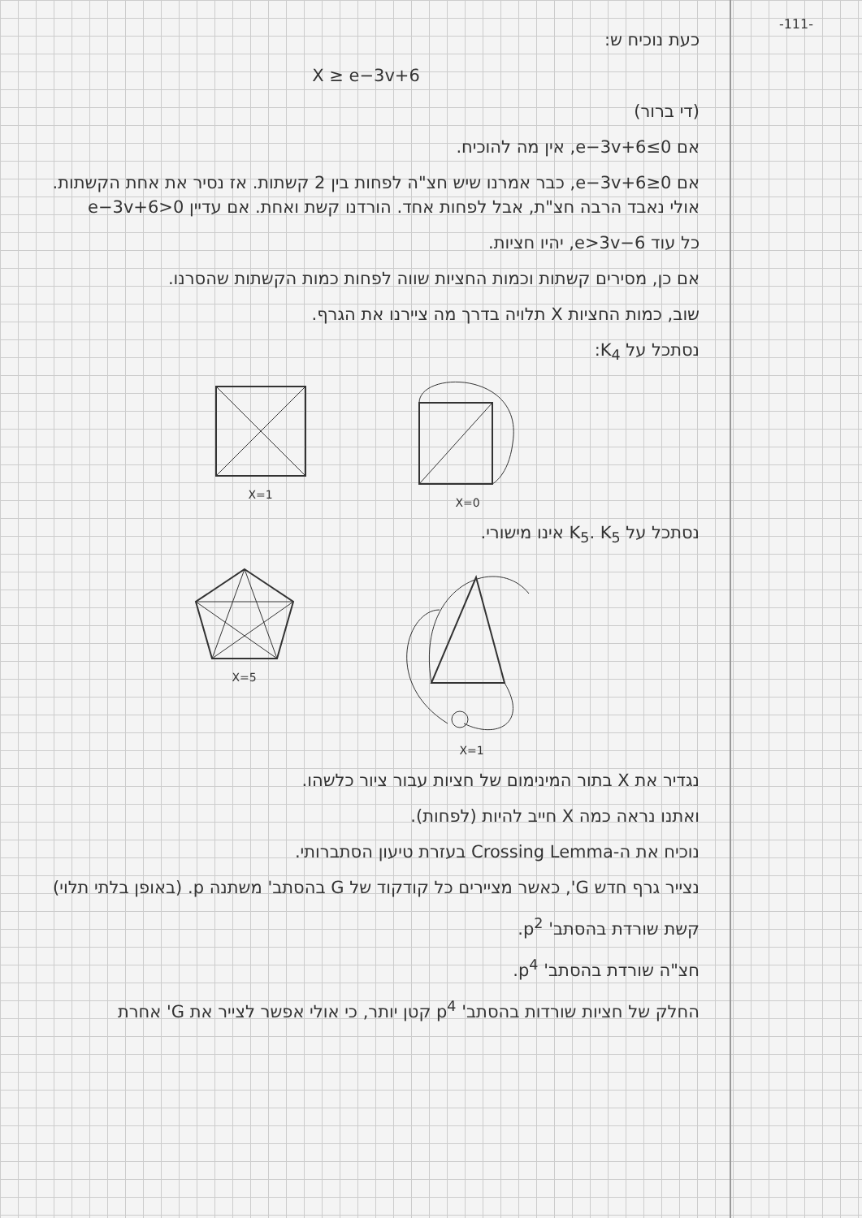-111-
כעת נוכיח ש:
X ≥ e−3v+6
(די ברור)
אם e−3v+6≤0, אין מה להוכיח.
אם e−3v+6≥0, כבר אמרנו שיש חצ"ה לפחות בין 2 קשתות. אז נסיר את אחת הקשתות. אולי נאבד הרבה חצ"ת, אבל לפחות אחד. הורדנו קשת ואחת. אם עדיין e−3v+6>0
כל עוד e>3v−6, יהיו חציות.
אם כן, מסירים קשתות וכמות החציות שווה לפחות כמות הקשתות שהסרנו.
שוב, כמות החציות X תלויה בדרך מה ציירנו את הגרף.
נסתכל על K<sub>4</sub>:
X=1 X=0
נסתכל על K<sub>5</sub>. K<sub>5</sub> אינו מישורי.
X=5 X=1
נגדיר את X בתור המינימום של חציות עבור ציור כלשהו.
ואתנו נראה כמה X חייב להיות (לפחות).
נוכיח את ה-Crossing Lemma בעזרת טיעון הסתברותי.
נצייר גרף חדש G', כאשר מציירים כל קודקוד של G בהסתב' משתנה p. (באופן בלתי תלוי)
קשת שורדת בהסתב' p<sup>2</sup>.
חצ"ה שורדת בהסתב' p<sup>4</sup>.
החלק של חציות שורדות בהסתב' p<sup>4</sup> קטן יותר, כי אולי אפשר לצייר את G' אחרת